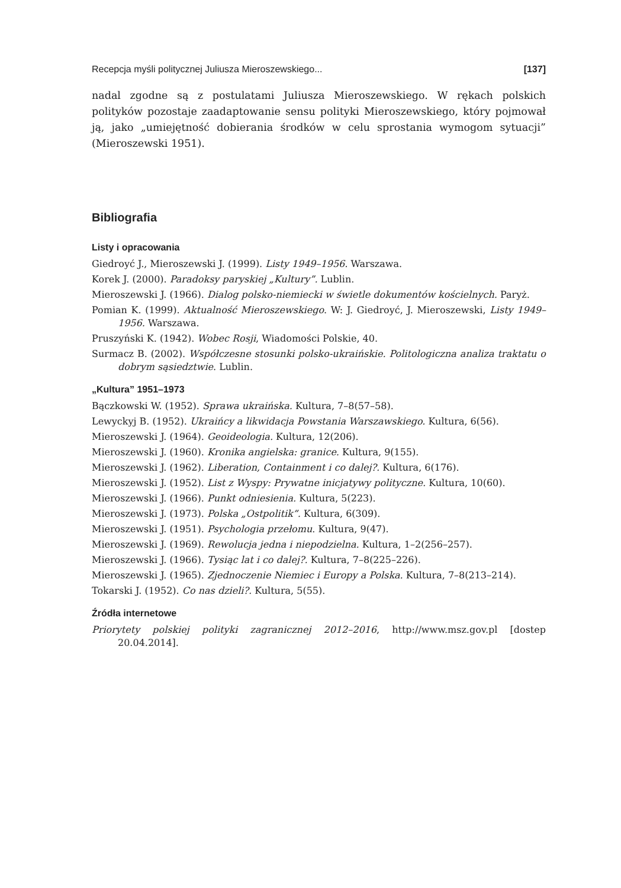Recepcja myśli politycznej Juliusza Mieroszewskiego... [137]
nadal zgodne są z postulatami Juliusza Mieroszewskiego. W rękach polskich polityków pozostaje zaadaptowanie sensu polityki Mieroszewskiego, który pojmował ją, jako „umiejętność dobierania środków w celu sprostania wymogom sytuacji” (Mieroszewski 1951).
Bibliografia
Listy i opracowania
Giedroyć J., Mieroszewski J. (1999). Listy 1949–1956. Warszawa.
Korek J. (2000). Paradoksy paryskiej „Kultury”. Lublin.
Mieroszewski J. (1966). Dialog polsko-niemiecki w świetle dokumentów kościelnych. Paryż.
Pomian K. (1999). Aktualność Mieroszewskiego. W: J. Giedroyć, J. Mieroszewski, Listy 1949–1956. Warszawa.
Pruszyński K. (1942). Wobec Rosji, Wiadomości Polskie, 40.
Surmacz B. (2002). Współczesne stosunki polsko-ukraińskie. Politologiczna analiza traktatu o dobrym sąsiedztwie. Lublin.
„Kultura” 1951–1973
Bączkowski W. (1952). Sprawa ukraińska. Kultura, 7–8(57–58).
Lewyckyj B. (1952). Ukraińcy a likwidacja Powstania Warszawskiego. Kultura, 6(56).
Mieroszewski J. (1964). Geoideologia. Kultura, 12(206).
Mieroszewski J. (1960). Kronika angielska: granice. Kultura, 9(155).
Mieroszewski J. (1962). Liberation, Containment i co dalej?. Kultura, 6(176).
Mieroszewski J. (1952). List z Wyspy: Prywatne inicjatywy polityczne. Kultura, 10(60).
Mieroszewski J. (1966). Punkt odniesienia. Kultura, 5(223).
Mieroszewski J. (1973). Polska „Ostpolitik”. Kultura, 6(309).
Mieroszewski J. (1951). Psychologia przełomu. Kultura, 9(47).
Mieroszewski J. (1969). Rewolucja jedna i niepodzielna. Kultura, 1–2(256–257).
Mieroszewski J. (1966). Tysiąc lat i co dalej?. Kultura, 7–8(225–226).
Mieroszewski J. (1965). Zjednoczenie Niemiec i Europy a Polska. Kultura, 7–8(213–214).
Tokarski J. (1952). Co nas dzieli?. Kultura, 5(55).
Źródła internetowe
Priorytety polskiej polityki zagranicznej 2012–2016, http://www.msz.gov.pl [dostep 20.04.2014].